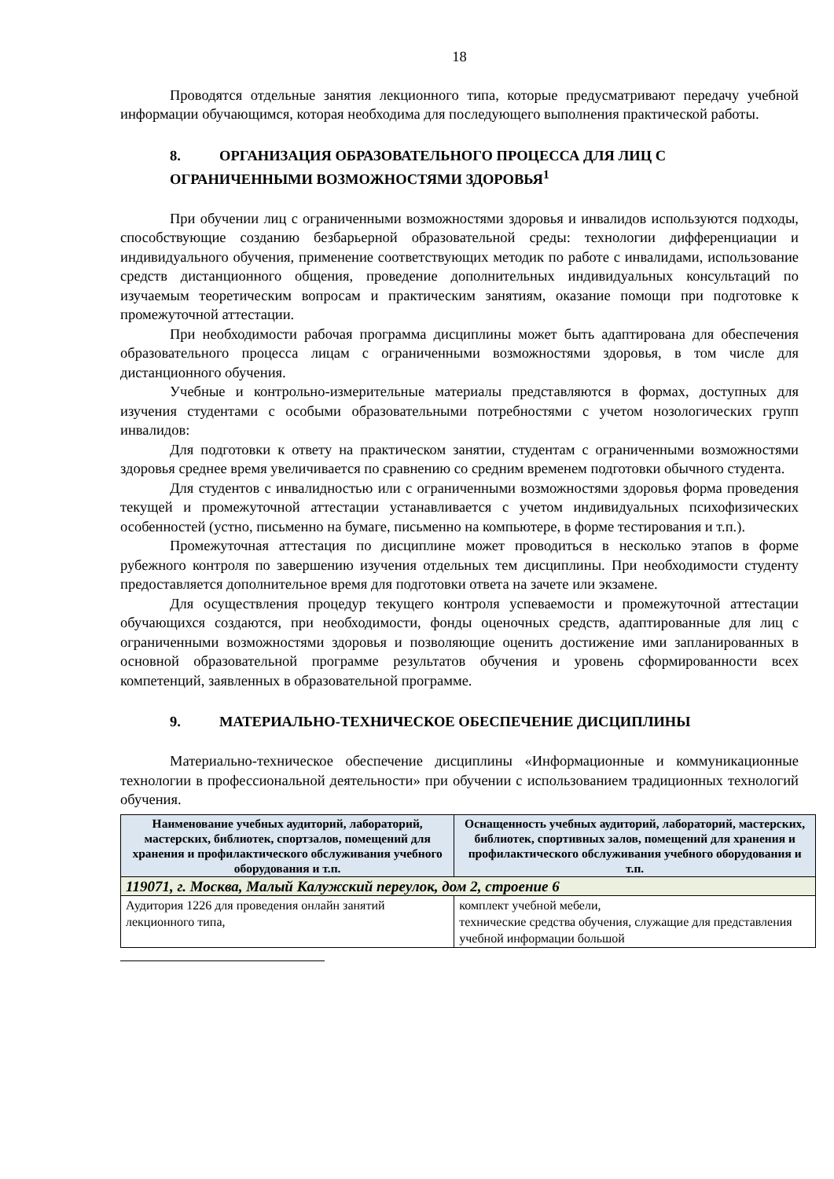18
Проводятся отдельные занятия лекционного типа, которые предусматривают передачу учебной информации обучающимся, которая необходима для последующего выполнения практической работы.
8. ОРГАНИЗАЦИЯ ОБРАЗОВАТЕЛЬНОГО ПРОЦЕССА ДЛЯ ЛИЦ С ОГРАНИЧЕННЫМИ ВОЗМОЖНОСТЯМИ ЗДОРОВЬЯ<sup>1</sup>
При обучении лиц с ограниченными возможностями здоровья и инвалидов используются подходы, способствующие созданию безбарьерной образовательной среды: технологии дифференциации и индивидуального обучения, применение соответствующих методик по работе с инвалидами, использование средств дистанционного общения, проведение дополнительных индивидуальных консультаций по изучаемым теоретическим вопросам и практическим занятиям, оказание помощи при подготовке к промежуточной аттестации.
При необходимости рабочая программа дисциплины может быть адаптирована для обеспечения образовательного процесса лицам с ограниченными возможностями здоровья, в том числе для дистанционного обучения.
Учебные и контрольно-измерительные материалы представляются в формах, доступных для изучения студентами с особыми образовательными потребностями с учетом нозологических групп инвалидов:
Для подготовки к ответу на практическом занятии, студентам с ограниченными возможностями здоровья среднее время увеличивается по сравнению со средним временем подготовки обычного студента.
Для студентов с инвалидностью или с ограниченными возможностями здоровья форма проведения текущей и промежуточной аттестации устанавливается с учетом индивидуальных психофизических особенностей (устно, письменно на бумаге, письменно на компьютере, в форме тестирования и т.п.).
Промежуточная аттестация по дисциплине может проводиться в несколько этапов в форме рубежного контроля по завершению изучения отдельных тем дисциплины. При необходимости студенту предоставляется дополнительное время для подготовки ответа на зачете или экзамене.
Для осуществления процедур текущего контроля успеваемости и промежуточной аттестации обучающихся создаются, при необходимости, фонды оценочных средств, адаптированные для лиц с ограниченными возможностями здоровья и позволяющие оценить достижение ими запланированных в основной образовательной программе результатов обучения и уровень сформированности всех компетенций, заявленных в образовательной программе.
9. МАТЕРИАЛЬНО-ТЕХНИЧЕСКОЕ ОБЕСПЕЧЕНИЕ ДИСЦИПЛИНЫ
Материально-техническое обеспечение дисциплины «Информационные и коммуникационные технологии в профессиональной деятельности» при обучении с использованием традиционных технологий обучения.
| Наименование учебных аудиторий, лабораторий, мастерских, библиотек, спортзалов, помещений для хранения и профилактического обслуживания учебного оборудования и т.п. | Оснащенность учебных аудиторий, лабораторий, мастерских, библиотек, спортивных залов, помещений для хранения и профилактического обслуживания учебного оборудования и т.п. |
| --- | --- |
| 119071, г. Москва, Малый Калужский переулок, дом 2, строение 6 | |
| Аудитория 1226 для проведения онлайн занятий лекционного типа, | комплект учебной мебели, технические средства обучения, служащие для представления учебной информации большой |